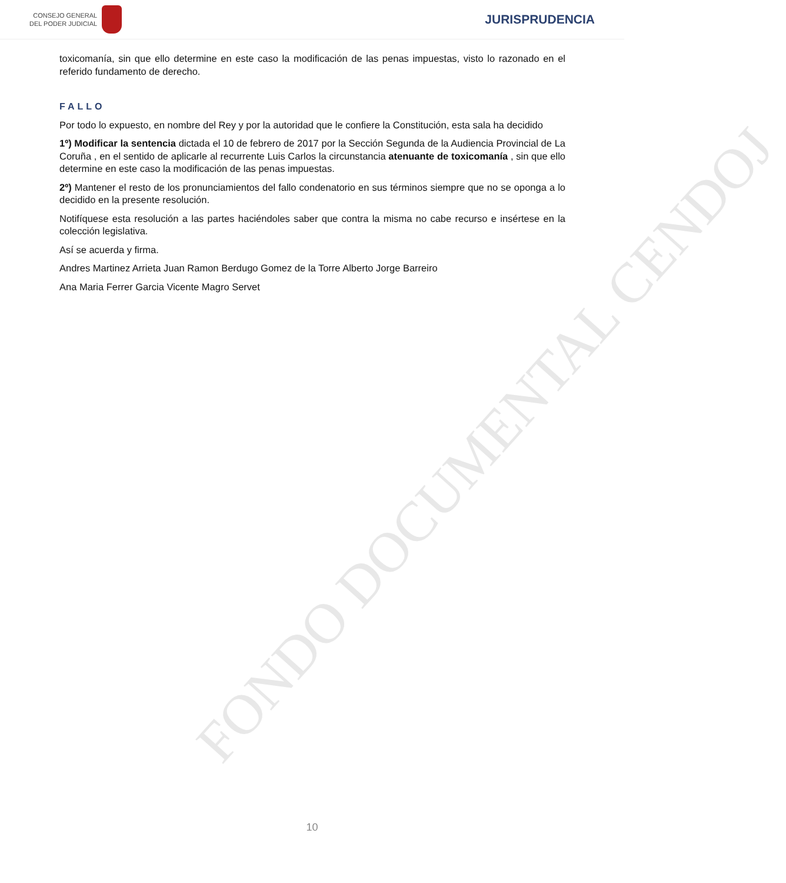CONSEJO GENERAL
DEL PODER JUDICIAL
JURISPRUDENCIA
toxicomanía, sin que ello determine en este caso la modificación de las penas impuestas, visto lo razonado en el referido fundamento de derecho.
FALLO
Por todo lo expuesto, en nombre del Rey y por la autoridad que le confiere la Constitución, esta sala ha decidido
1º) Modificar la sentencia dictada el 10 de febrero de 2017 por la Sección Segunda de la Audiencia Provincial de La Coruña , en el sentido de aplicarle al recurrente Luis Carlos la circunstancia atenuante de toxicomanía , sin que ello determine en este caso la modificación de las penas impuestas.
2º) Mantener el resto de los pronunciamientos del fallo condenatorio en sus términos siempre que no se oponga a lo decidido en la presente resolución.
Notifíquese esta resolución a las partes haciéndoles saber que contra la misma no cabe recurso e insértese en la colección legislativa.
Así se acuerda y firma.
Andres Martinez Arrieta Juan Ramon Berdugo Gomez de la Torre Alberto Jorge Barreiro
Ana Maria Ferrer Garcia Vicente Magro Servet
FONDO DOCUMENTAL CENDOJ
10